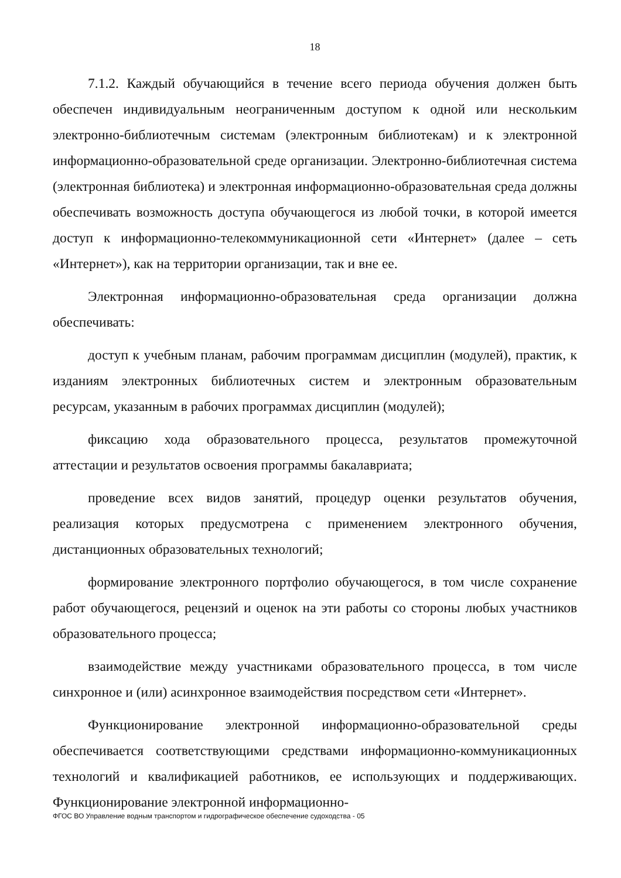18
7.1.2. Каждый обучающийся в течение всего периода обучения должен быть обеспечен индивидуальным неограниченным доступом к одной или нескольким электронно-библиотечным системам (электронным библиотекам) и к электронной информационно-образовательной среде организации. Электронно-библиотечная система (электронная библиотека) и электронная информационно-образовательная среда должны обеспечивать возможность доступа обучающегося из любой точки, в которой имеется доступ к информационно-телекоммуникационной сети «Интернет» (далее – сеть «Интернет»), как на территории организации, так и вне ее.
Электронная информационно-образовательная среда организации должна обеспечивать:
доступ к учебным планам, рабочим программам дисциплин (модулей), практик, к изданиям электронных библиотечных систем и электронным образовательным ресурсам, указанным в рабочих программах дисциплин (модулей);
фиксацию хода образовательного процесса, результатов промежуточной аттестации и результатов освоения программы бакалавриата;
проведение всех видов занятий, процедур оценки результатов обучения, реализация которых предусмотрена с применением электронного обучения, дистанционных образовательных технологий;
формирование электронного портфолио обучающегося, в том числе сохранение работ обучающегося, рецензий и оценок на эти работы со стороны любых участников образовательного процесса;
взаимодействие между участниками образовательного процесса, в том числе синхронное и (или) асинхронное взаимодействия посредством сети «Интернет».
Функционирование электронной информационно-образовательной среды обеспечивается соответствующими средствами информационно-коммуникационных технологий и квалификацией работников, ее использующих и поддерживающих. Функционирование электронной информационно-
ФГОС ВО Управление водным транспортом и гидрографическое обеспечение судоходства - 05